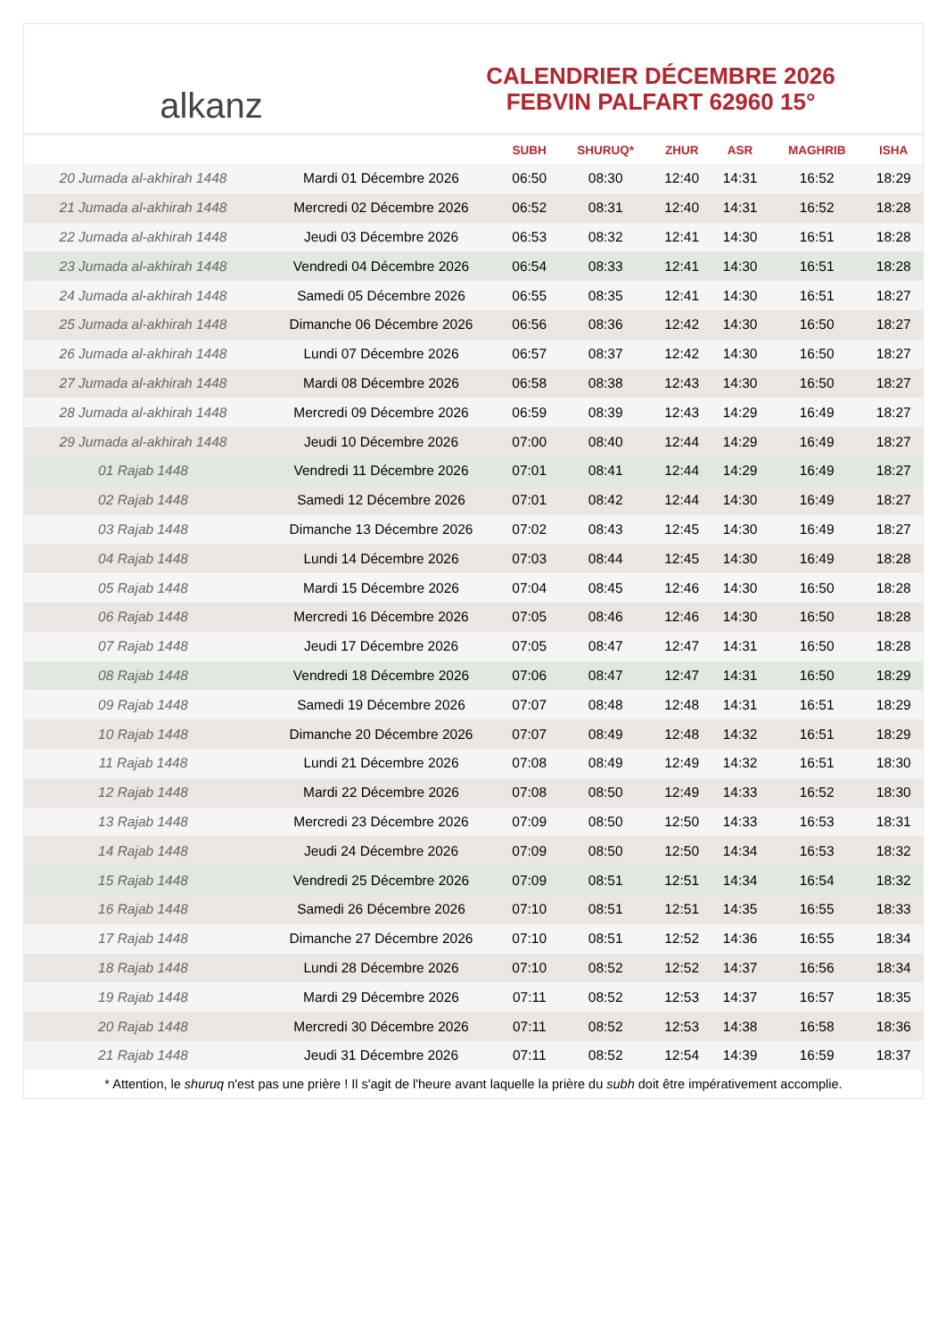alkanz
CALENDRIER DÉCEMBRE 2026
FEBVIN PALFART 62960 15°
| | | SUBH | SHURUQ* | ZHUR | ASR | MAGHRIB | ISHA |
| --- | --- | --- | --- | --- | --- | --- | --- |
| 20 Jumada al-akhirah 1448 | Mardi 01 Décembre 2026 | 06:50 | 08:30 | 12:40 | 14:31 | 16:52 | 18:29 |
| 21 Jumada al-akhirah 1448 | Mercredi 02 Décembre 2026 | 06:52 | 08:31 | 12:40 | 14:31 | 16:52 | 18:28 |
| 22 Jumada al-akhirah 1448 | Jeudi 03 Décembre 2026 | 06:53 | 08:32 | 12:41 | 14:30 | 16:51 | 18:28 |
| 23 Jumada al-akhirah 1448 | Vendredi 04 Décembre 2026 | 06:54 | 08:33 | 12:41 | 14:30 | 16:51 | 18:28 |
| 24 Jumada al-akhirah 1448 | Samedi 05 Décembre 2026 | 06:55 | 08:35 | 12:41 | 14:30 | 16:51 | 18:27 |
| 25 Jumada al-akhirah 1448 | Dimanche 06 Décembre 2026 | 06:56 | 08:36 | 12:42 | 14:30 | 16:50 | 18:27 |
| 26 Jumada al-akhirah 1448 | Lundi 07 Décembre 2026 | 06:57 | 08:37 | 12:42 | 14:30 | 16:50 | 18:27 |
| 27 Jumada al-akhirah 1448 | Mardi 08 Décembre 2026 | 06:58 | 08:38 | 12:43 | 14:30 | 16:50 | 18:27 |
| 28 Jumada al-akhirah 1448 | Mercredi 09 Décembre 2026 | 06:59 | 08:39 | 12:43 | 14:29 | 16:49 | 18:27 |
| 29 Jumada al-akhirah 1448 | Jeudi 10 Décembre 2026 | 07:00 | 08:40 | 12:44 | 14:29 | 16:49 | 18:27 |
| 01 Rajab 1448 | Vendredi 11 Décembre 2026 | 07:01 | 08:41 | 12:44 | 14:29 | 16:49 | 18:27 |
| 02 Rajab 1448 | Samedi 12 Décembre 2026 | 07:01 | 08:42 | 12:44 | 14:30 | 16:49 | 18:27 |
| 03 Rajab 1448 | Dimanche 13 Décembre 2026 | 07:02 | 08:43 | 12:45 | 14:30 | 16:49 | 18:27 |
| 04 Rajab 1448 | Lundi 14 Décembre 2026 | 07:03 | 08:44 | 12:45 | 14:30 | 16:49 | 18:28 |
| 05 Rajab 1448 | Mardi 15 Décembre 2026 | 07:04 | 08:45 | 12:46 | 14:30 | 16:50 | 18:28 |
| 06 Rajab 1448 | Mercredi 16 Décembre 2026 | 07:05 | 08:46 | 12:46 | 14:30 | 16:50 | 18:28 |
| 07 Rajab 1448 | Jeudi 17 Décembre 2026 | 07:05 | 08:47 | 12:47 | 14:31 | 16:50 | 18:28 |
| 08 Rajab 1448 | Vendredi 18 Décembre 2026 | 07:06 | 08:47 | 12:47 | 14:31 | 16:50 | 18:29 |
| 09 Rajab 1448 | Samedi 19 Décembre 2026 | 07:07 | 08:48 | 12:48 | 14:31 | 16:51 | 18:29 |
| 10 Rajab 1448 | Dimanche 20 Décembre 2026 | 07:07 | 08:49 | 12:48 | 14:32 | 16:51 | 18:29 |
| 11 Rajab 1448 | Lundi 21 Décembre 2026 | 07:08 | 08:49 | 12:49 | 14:32 | 16:51 | 18:30 |
| 12 Rajab 1448 | Mardi 22 Décembre 2026 | 07:08 | 08:50 | 12:49 | 14:33 | 16:52 | 18:30 |
| 13 Rajab 1448 | Mercredi 23 Décembre 2026 | 07:09 | 08:50 | 12:50 | 14:33 | 16:53 | 18:31 |
| 14 Rajab 1448 | Jeudi 24 Décembre 2026 | 07:09 | 08:50 | 12:50 | 14:34 | 16:53 | 18:32 |
| 15 Rajab 1448 | Vendredi 25 Décembre 2026 | 07:09 | 08:51 | 12:51 | 14:34 | 16:54 | 18:32 |
| 16 Rajab 1448 | Samedi 26 Décembre 2026 | 07:10 | 08:51 | 12:51 | 14:35 | 16:55 | 18:33 |
| 17 Rajab 1448 | Dimanche 27 Décembre 2026 | 07:10 | 08:51 | 12:52 | 14:36 | 16:55 | 18:34 |
| 18 Rajab 1448 | Lundi 28 Décembre 2026 | 07:10 | 08:52 | 12:52 | 14:37 | 16:56 | 18:34 |
| 19 Rajab 1448 | Mardi 29 Décembre 2026 | 07:11 | 08:52 | 12:53 | 14:37 | 16:57 | 18:35 |
| 20 Rajab 1448 | Mercredi 30 Décembre 2026 | 07:11 | 08:52 | 12:53 | 14:38 | 16:58 | 18:36 |
| 21 Rajab 1448 | Jeudi 31 Décembre 2026 | 07:11 | 08:52 | 12:54 | 14:39 | 16:59 | 18:37 |
* Attention, le shuruq n'est pas une prière ! Il s'agit de l'heure avant laquelle la prière du subh doit être impérativement accomplie.